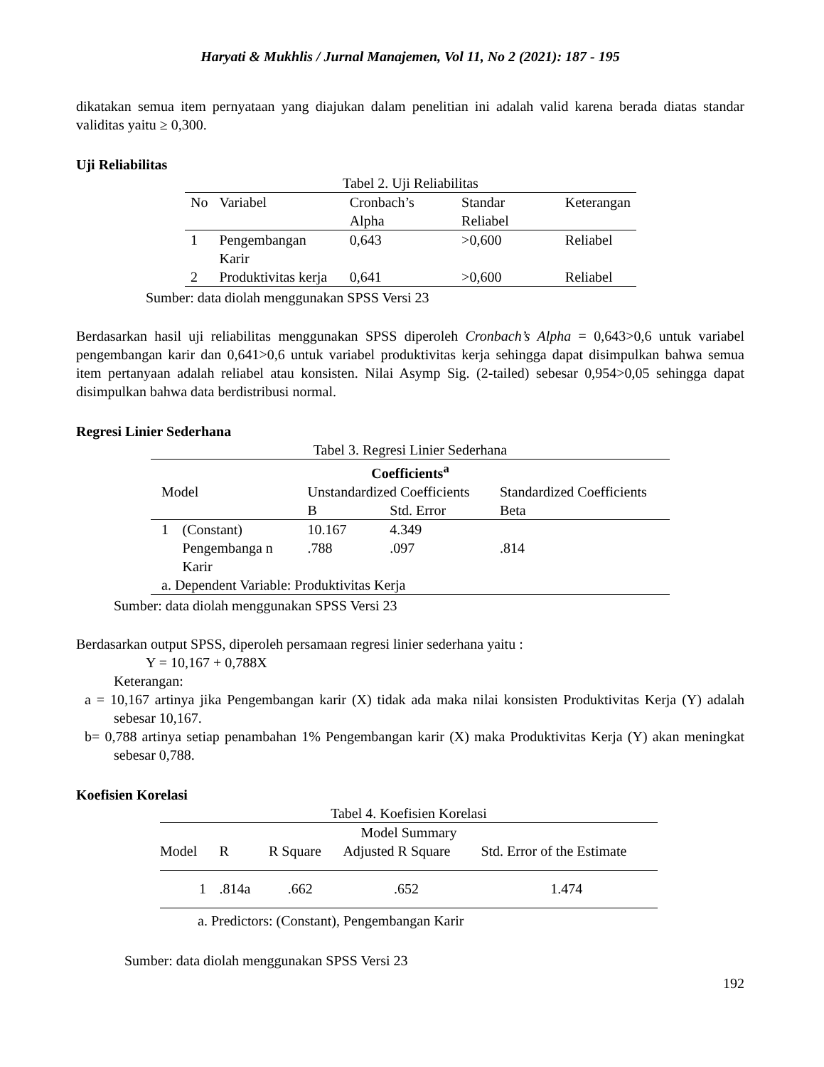Haryati & Mukhlis / Jurnal Manajemen, Vol 11, No 2 (2021): 187 - 195
dikatakan semua item pernyataan yang diajukan dalam penelitian ini adalah valid karena berada diatas standar validitas yaitu ≥ 0,300.
Uji Reliabilitas
Tabel 2. Uji Reliabilitas
| No | Variabel | Cronbach’s Alpha | Standar Reliabel | Keterangan |
| --- | --- | --- | --- | --- |
| 1 | Pengembangan Karir | 0,643 | >0,600 | Reliabel |
| 2 | Produktivitas kerja | 0,641 | >0,600 | Reliabel |
Sumber: data diolah menggunakan SPSS Versi 23
Berdasarkan hasil uji reliabilitas menggunakan SPSS diperoleh Cronbach’s Alpha = 0,643>0,6 untuk variabel pengembangan karir dan 0,641>0,6 untuk variabel produktivitas kerja sehingga dapat disimpulkan bahwa semua item pertanyaan adalah reliabel atau konsisten. Nilai Asymp Sig. (2-tailed) sebesar 0,954>0,05 sehingga dapat disimpulkan bahwa data berdistribusi normal.
Regresi Linier Sederhana
Tabel 3. Regresi Linier Sederhana
| Coefficients<sup>a</sup> | | | | |
| --- | --- | --- | --- | --- |
| Model | | Unstandardized Coefficients | | Standardized Coefficients |
| | | B | Std. Error | Beta |
| 1 | (Constant) | 10.167 | 4.349 | |
| | Pengembanga n Karir | .788 | .097 | .814 |
| a. Dependent Variable: Produktivitas Kerja | | | | |
Sumber: data diolah menggunakan SPSS Versi 23
Berdasarkan output SPSS, diperoleh persamaan regresi linier sederhana yaitu :
Y = 10,167 + 0,788X
Keterangan:
a = 10,167 artinya jika Pengembangan karir (X) tidak ada maka nilai konsisten Produktivitas Kerja (Y) adalah sebesar 10,167.
b= 0,788 artinya setiap penambahan 1% Pengembangan karir (X) maka Produktivitas Kerja (Y) akan meningkat sebesar 0,788.
Koefisien Korelasi
Tabel 4. Koefisien Korelasi
| Model Summary | | | | |
| --- | --- | --- | --- | --- |
| Model | R | R Square | Adjusted R Square | Std. Error of the Estimate |
| 1 | .814a | .662 | .652 | 1.474 |
a. Predictors: (Constant), Pengembangan Karir
Sumber: data diolah menggunakan SPSS Versi 23
192